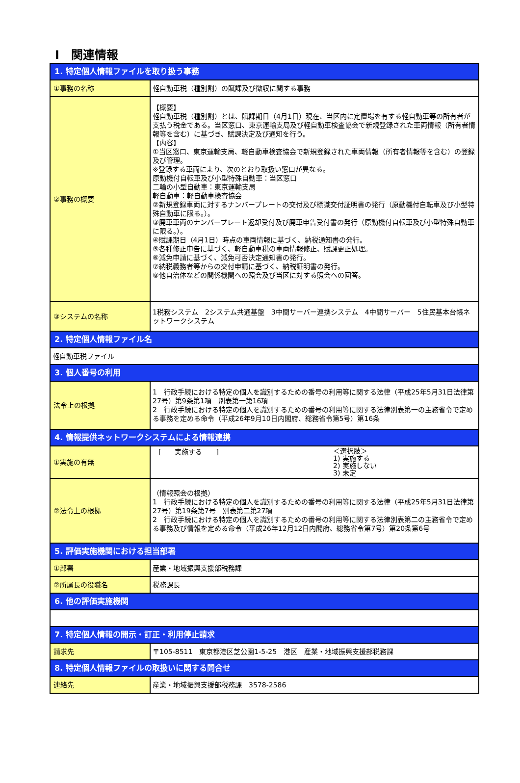Ⅰ　関連情報
| 1. 特定個人情報ファイルを取り扱う事務 | |
| ①事務の名称 | 軽自動車税（種別割）の賦課及び徴収に関する事務 |
| ②事務の概要 | 【概要】 軽自動車税（種別割）とは、賦課期日（4月1日）現在、当区内に定置場を有する軽自動車等の所有者が支払う税金である。当区窓口、東京運輸支局及び軽自動車検査協会で新規登録された車両情報（所有者情報等を含む）に基づき、賦課決定及び通知を行う。 【内容】 ①当区窓口、東京運輸支局、軽自動車検査協会で新規登録された車両情報（所有者情報等を含む）の登録及び管理。 ※登録する車両により、次のとおり取扱い窓口が異なる。 原動機付自転車及び小型特殊自動車：当区窓口 二輪の小型自動車：東京運輸支局 軽自動車：軽自動車検査協会 ②新規登録車両に対するナンバープレートの交付及び標識交付証明書の発行（原動機付自転車及び小型特殊自動車に限る。）。 ③廃車車両のナンバープレート返却受付及び廃車申告受付書の発行（原動機付自転車及び小型特殊自動車に限る。）。 ④賦課期日（4月1日）時点の車両情報に基づく、納税通知書の発行。 ⑤各種修正申告に基づく、軽自動車税の車両情報修正、賦課更正処理。 ⑥減免申請に基づく、減免可否決定通知書の発行。 ⑦納税義務者等からの交付申請に基づく、納税証明書の発行。 ⑧他自治体などの関係機関への照会及び当区に対する照会への回答。 |
| ③システムの名称 | 1税務システム 2システム共通基盤 3中間サーバー連携システム 4中間サーバー 5住民基本台帳ネットワークシステム |
| 2. 特定個人情報ファイル名 | |
| 軽自動車税ファイル | |
| 3. 個人番号の利用 | |
| 法令上の根拠 | 1 行政手続における特定の個人を識別するための番号の利用等に関する法律（平成25年5月31日法律第27号）第9条第1項 別表第一第16項 2 行政手続における特定の個人を識別するための番号の利用等に関する法律別表第一の主務省令で定める事務を定める命令（平成26年9月10日内閣府、総務省令第5号）第16条 |
| 4. 情報提供ネットワークシステムによる情報連携 | |
| ①実施の有無 | [ 実施する ] ＜選択肢＞ 1) 実施する 2) 実施しない 3) 未定 |
| ②法令上の根拠 | （情報照会の根拠） 1 行政手続における特定の個人を識別するための番号の利用等に関する法律（平成25年5月31日法律第27号）第19条第7号 別表第二第27項 2 行政手続における特定の個人を識別するための番号の利用等に関する法律別表第二の主務省令で定める事務及び情報を定める命令（平成26年12月12日内閣府、総務省令第7号）第20条第6号 |
| 5. 評価実施機関における担当部署 | |
| ①部署 | 産業・地域振興支援部税務課 |
| ②所属長の役職名 | 税務課長 |
| 6. 他の評価実施機関 | |
| 7. 特定個人情報の開示・訂正・利用停止請求 | |
| 請求先 | 〒105-8511 東京都港区芝公園1-5-25 港区 産業・地域振興支援部税務課 |
| 8. 特定個人情報ファイルの取扱いに関する問合せ | |
| 連絡先 | 産業・地域振興支援部税務課 3578-2586 |